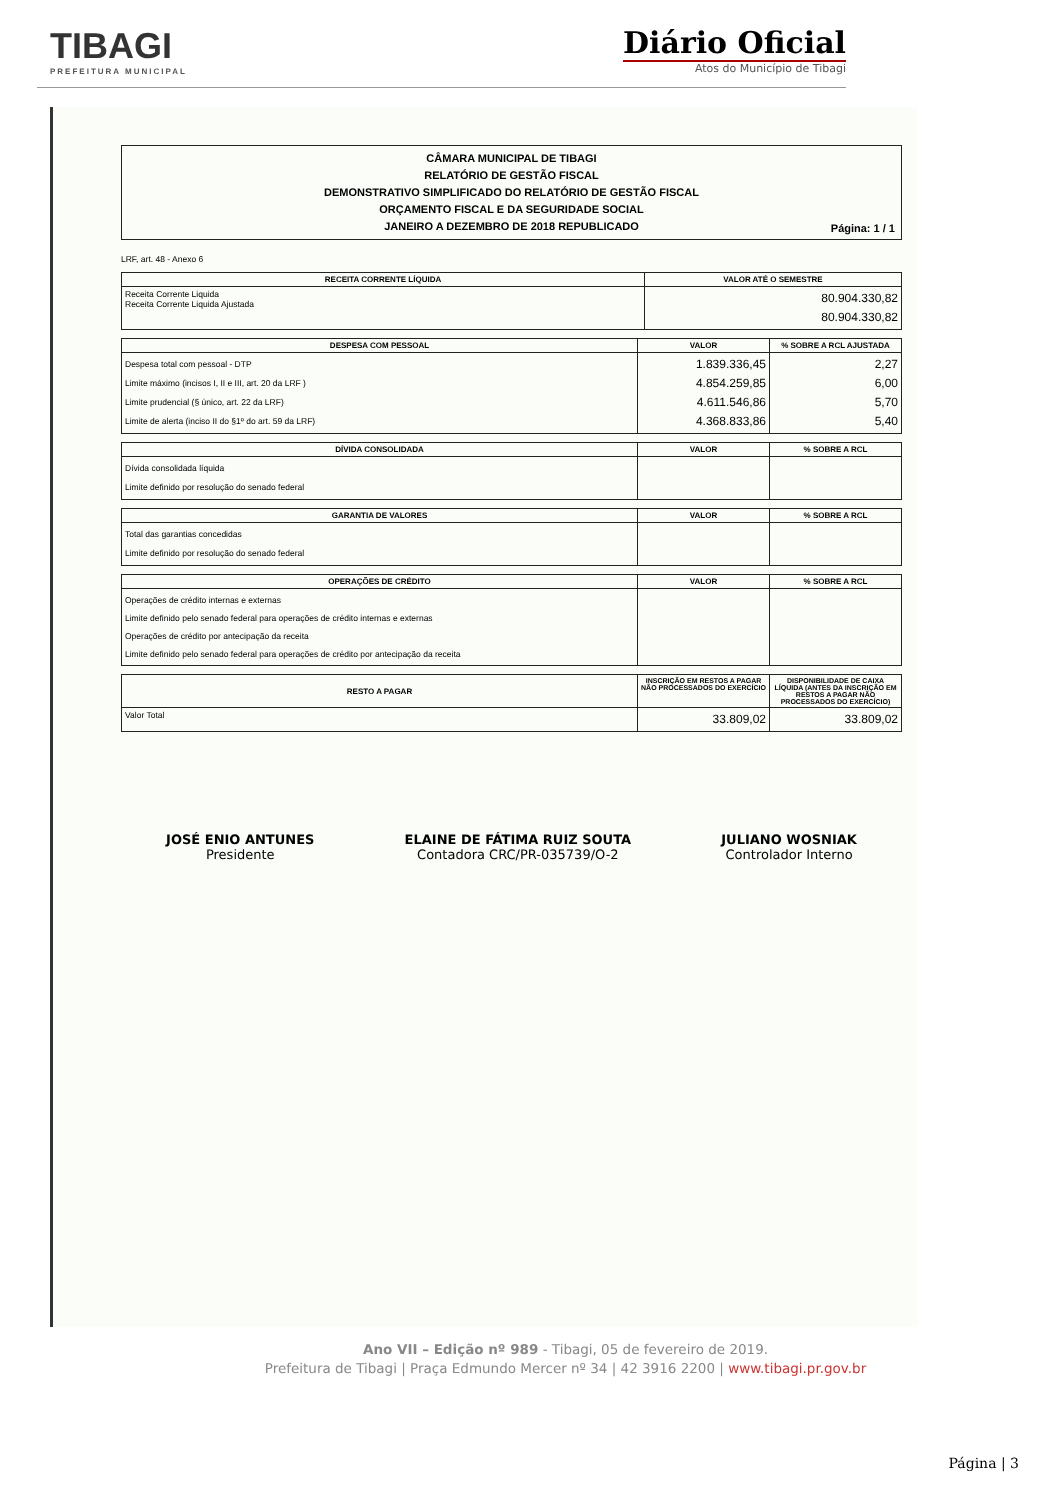TIBAGI
PREFEITURA MUNICIPAL
Diário Oficial
Atos do Município de Tibagi
CÂMARA MUNICIPAL DE TIBAGI
RELATÓRIO DE GESTÃO FISCAL
DEMONSTRATIVO SIMPLIFICADO DO RELATÓRIO DE GESTÃO FISCAL
ORÇAMENTO FISCAL E DA SEGURIDADE SOCIAL
JANEIRO A DEZEMBRO DE 2018 REPUBLICADO
Página: 1 / 1
LRF, art. 48 - Anexo 6
| RECEITA CORRENTE LÍQUIDA | VALOR ATÉ O SEMESTRE |
| --- | --- |
| Receita Corrente Liquida Receita Corrente Liquida Ajustada | 80.904.330,82 80.904.330,82 |
| DESPESA COM PESSOAL | VALOR | % SOBRE A RCL AJUSTADA |
| --- | --- | --- |
| Despesa total com pessoal - DTP Limite máximo (incisos I, II e III, art. 20 da LRF ) Limite prudencial (§ único, art. 22 da LRF) Limite de alerta (inciso II do §1º do art. 59 da LRF) | 1.839.336,45 4.854.259,85 4.611.546,86 4.368.833,86 | 2,27 6,00 5,70 5,40 |
| DÍVIDA CONSOLIDADA | VALOR | % SOBRE A RCL |
| --- | --- | --- |
| Dívida consolidada líquida Limite definido por resolução do senado federal | | |
| GARANTIA DE VALORES | VALOR | % SOBRE A RCL |
| --- | --- | --- |
| Total das garantias concedidas Limite definido por resolução do senado federal | | |
| OPERAÇÕES DE CRÉDITO | VALOR | % SOBRE A RCL |
| --- | --- | --- |
| Operações de crédito internas e externas Limite definido pelo senado federal para operações de crédito internas e externas Operações de crédito por antecipação da receita Limite definido pelo senado federal para operações de crédito por antecipação da receita | | |
| RESTO A PAGAR | INSCRIÇÃO EM RESTOS A PAGAR NÃO PROCESSADOS DO EXERCÍCIO | DISPONIBILIDADE DE CAIXA LÍQUIDA (ANTES DA INSCRIÇÃO EM RESTOS A PAGAR NÃO PROCESSADOS DO EXERCÍCIO) |
| --- | --- | --- |
| Valor Total | 33.809,02 | 33.809,02 |
JOSÉ ENIO ANTUNES
Presidente
ELAINE DE FÁTIMA RUIZ SOUTA
Contadora CRC/PR-035739/O-2
JULIANO WOSNIAK
Controlador Interno
Ano VII – Edição nº 989 - Tibagi, 05 de fevereiro de 2019.
Prefeitura de Tibagi | Praça Edmundo Mercer nº 34 | 42 3916 2200 | www.tibagi.pr.gov.br
Página | 3